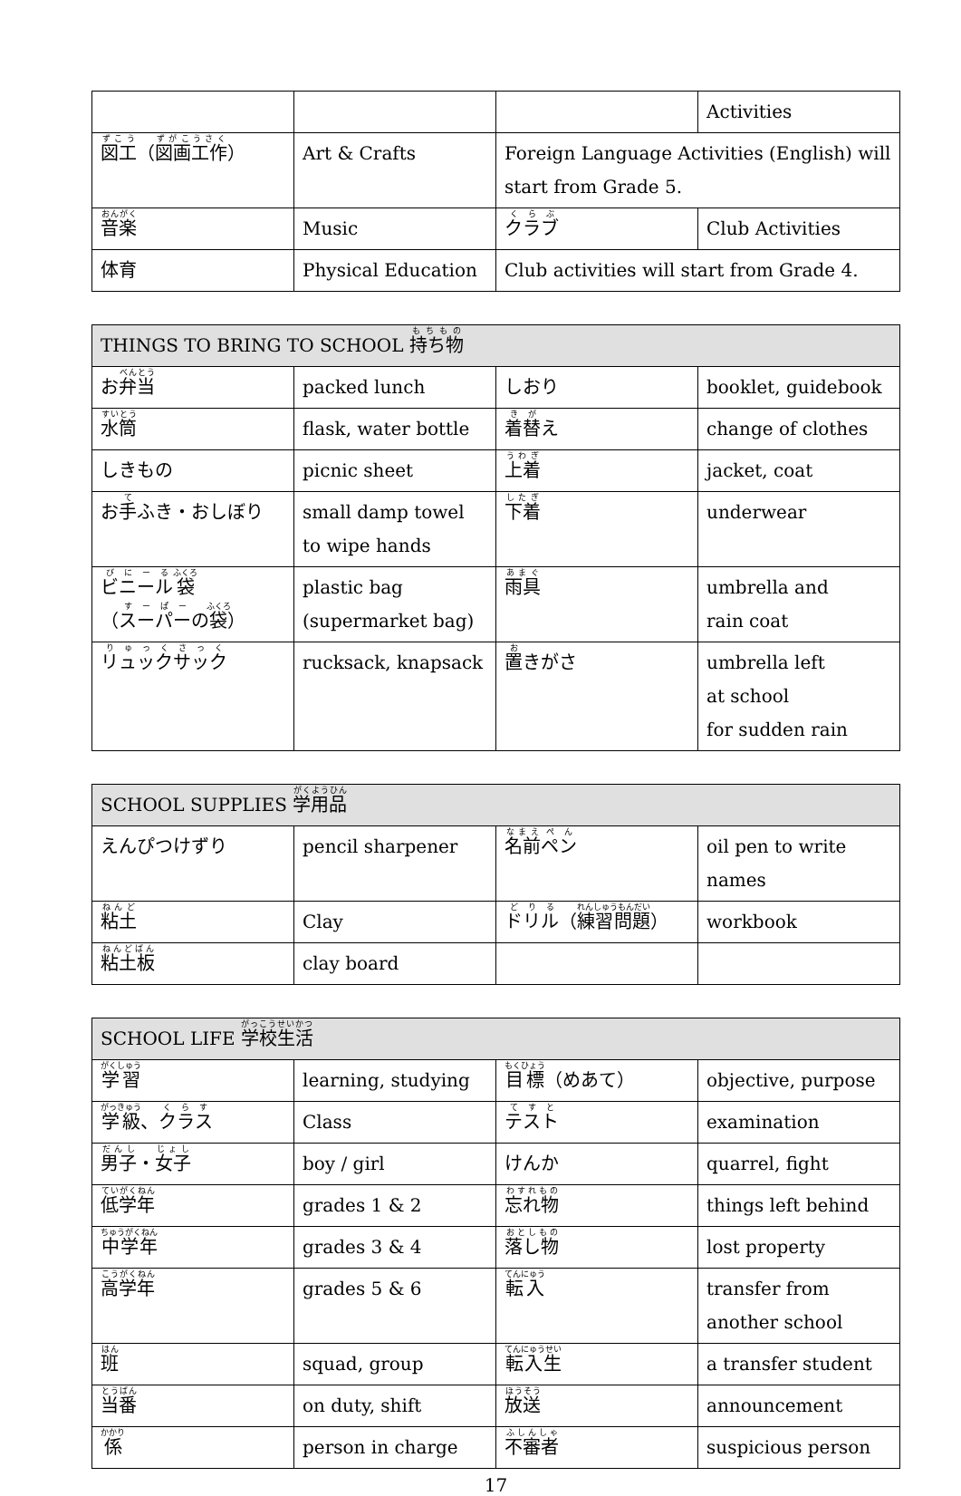| | | | Activities |
| 図工 （ 図画工作 ） | Art & Crafts | Foreign Language Activities (English) will start from Grade 5. | |
| 音楽 | Music | クラブ | Club Activities |
| 体育 | Physical Education | Club activities will start from Grade 4. | |
| THINGS TO BRING TO SCHOOL 持ち物 | | | |
| --- | --- | --- | --- |
| お 弁当 | packed lunch | しおり | booklet, guidebook |
| 水筒 | flask, water bottle | 着替 え | change of clothes |
| しきもの | picnic sheet | 上着 | jacket, coat |
| お 手 ふき・おしぼり | small damp towel to wipe hands | 下着 | underwear |
| ビニール 袋 （ スーパー の 袋 ） | plastic bag (supermarket bag) | 雨具 | umbrella and rain coat |
| リュックサック | rucksack, knapsack | 置 きがさ | umbrella left at school for sudden rain |
| SCHOOL SUPPLIES 学用品 | | | |
| --- | --- | --- | --- |
| えんぴつけずり | pencil sharpener | 名前 ペン | oil pen to write names |
| 粘土 | Clay | ドリル （ 練習問題 ） | workbook |
| 粘土板 | clay board | | |
| SCHOOL LIFE 学校生活 | | | |
| --- | --- | --- | --- |
| 学習 | learning, studying | 目標 （めあて） | objective, purpose |
| 学級 、 クラス | Class | テスト | examination |
| 男子 ・ 女子 | boy / girl | けんか | quarrel, fight |
| 低学年 | grades 1 & 2 | 忘れ物 | things left behind |
| 中学年 | grades 3 & 4 | 落し物 | lost property |
| 高学年 | grades 5 & 6 | 転入 | transfer from another school |
| 班 | squad, group | 転入生 | a transfer student |
| 当番 | on duty, shift | 放送 | announcement |
| 係 | person in charge | 不審者 | suspicious person |
17